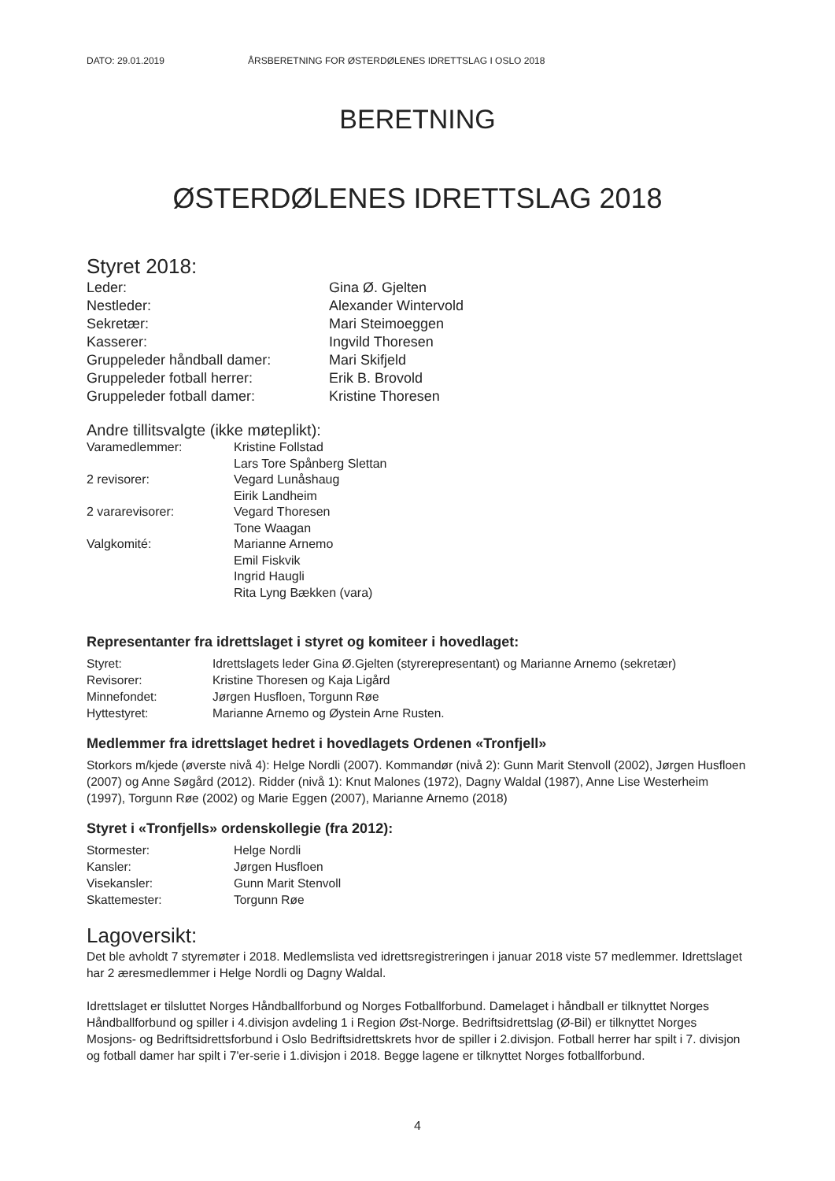DATO: 29.01.2019 ÅRSBERETNING FOR ØSTERDØLENES IDRETTSLAG I OSLO 2018
BERETNING
ØSTERDØLENES IDRETTSLAG 2018
Styret 2018:
| Leder: | Gina Ø. Gjelten |
| Nestleder: | Alexander Wintervold |
| Sekretær: | Mari Steimoeggen |
| Kasserer: | Ingvild Thoresen |
| Gruppeleder håndball damer: | Mari Skifjeld |
| Gruppeleder fotball herrer: | Erik B. Brovold |
| Gruppeleder fotball damer: | Kristine Thoresen |
Andre tillitsvalgte (ikke møteplikt):
| Varamedlemmer: | Kristine Follstad |
| | Lars Tore Spånberg Slettan |
| 2 revisorer: | Vegard Lunåshaug |
| | Eirik Landheim |
| 2 vararevisorer: | Vegard Thoresen |
| | Tone Waagan |
| Valgkomité: | Marianne Arnemo |
| | Emil Fiskvik |
| | Ingrid Haugli |
| | Rita Lyng Bækken (vara) |
Representanter fra idrettslaget i styret og komiteer i hovedlaget:
| Styret: | Idrettslagets leder Gina Ø.Gjelten (styrerepresentant) og Marianne Arnemo (sekretær) |
| Revisorer: | Kristine Thoresen og Kaja Ligård |
| Minnefondet: | Jørgen Husfloen, Torgunn Røe |
| Hyttestyret: | Marianne Arnemo og Øystein Arne Rusten. |
Medlemmer fra idrettslaget hedret i hovedlagets Ordenen «Tronfjell»
Storkors m/kjede (øverste nivå 4): Helge Nordli (2007). Kommandør (nivå 2): Gunn Marit Stenvoll (2002), Jørgen Husfloen (2007) og Anne Søgård (2012). Ridder (nivå 1): Knut Malones (1972), Dagny Waldal (1987), Anne Lise Westerheim (1997), Torgunn Røe (2002) og Marie Eggen (2007), Marianne Arnemo (2018)
Styret i «Tronfjells» ordenskollegie (fra 2012):
| Stormester: | Helge Nordli |
| Kansler: | Jørgen Husfloen |
| Visekansler: | Gunn Marit Stenvoll |
| Skattemester: | Torgunn Røe |
Lagoversikt:
Det ble avholdt 7 styremøter i 2018. Medlemslista ved idrettsregistreringen i januar 2018 viste 57 medlemmer. Idrettslaget har 2 æresmedlemmer i Helge Nordli og Dagny Waldal.
Idrettslaget er tilsluttet Norges Håndballforbund og Norges Fotballforbund. Damelaget i håndball er tilknyttet Norges Håndballforbund og spiller i 4.divisjon avdeling 1 i Region Øst-Norge. Bedriftsidrettslag (Ø-Bil) er tilknyttet Norges Mosjons- og Bedriftsidrettsforbund i Oslo Bedriftsidrettskrets hvor de spiller i 2.divisjon. Fotball herrer har spilt i 7. divisjon og fotball damer har spilt i 7'er-serie i 1.divisjon i 2018. Begge lagene er tilknyttet Norges fotballforbund.
4